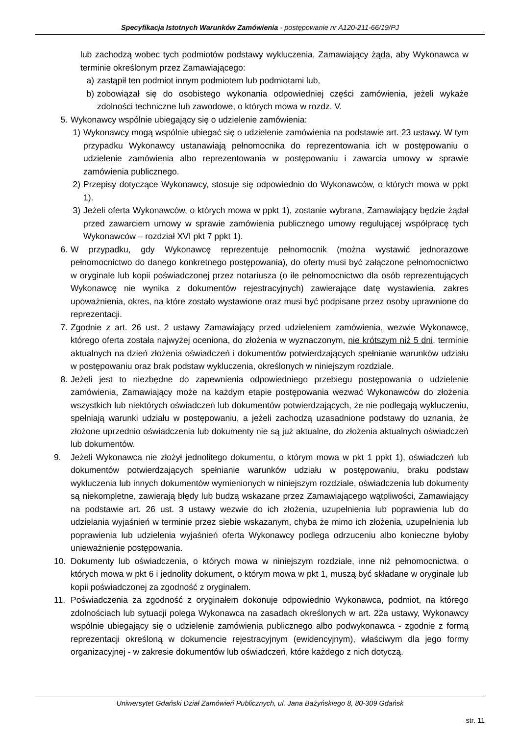Specyfikacja Istotnych Warunków Zamówienia - postępowanie nr A120-211-66/19/PJ
lub zachodzą wobec tych podmiotów podstawy wykluczenia, Zamawiający żąda, aby Wykonawca w terminie określonym przez Zamawiającego:
a) zastąpił ten podmiot innym podmiotem lub podmiotami lub,
b) zobowiązał się do osobistego wykonania odpowiedniej części zamówienia, jeżeli wykaże zdolności techniczne lub zawodowe, o których mowa w rozdz. V.
5. Wykonawcy wspólnie ubiegający się o udzielenie zamówienia:
1) Wykonawcy mogą wspólnie ubiegać się o udzielenie zamówienia na podstawie art. 23 ustawy. W tym przypadku Wykonawcy ustanawiają pełnomocnika do reprezentowania ich w postępowaniu o udzielenie zamówienia albo reprezentowania w postępowaniu i zawarcia umowy w sprawie zamówienia publicznego.
2) Przepisy dotyczące Wykonawcy, stosuje się odpowiednio do Wykonawców, o których mowa w ppkt 1).
3) Jeżeli oferta Wykonawców, o których mowa w ppkt 1), zostanie wybrana, Zamawiający będzie żądał przed zawarciem umowy w sprawie zamówienia publicznego umowy regulującej współpracę tych Wykonawców – rozdział XVI pkt 7 ppkt 1).
6. W przypadku, gdy Wykonawcę reprezentuje pełnomocnik (można wystawić jednorazowe pełnomocnictwo do danego konkretnego postępowania), do oferty musi być załączone pełnomocnictwo w oryginale lub kopii poświadczonej przez notariusza (o ile pełnomocnictwo dla osób reprezentujących Wykonawcę nie wynika z dokumentów rejestracyjnych) zawierające datę wystawienia, zakres upoważnienia, okres, na które zostało wystawione oraz musi być podpisane przez osoby uprawnione do reprezentacji.
7. Zgodnie z art. 26 ust. 2 ustawy Zamawiający przed udzieleniem zamówienia, wezwie Wykonawcę, którego oferta została najwyżej oceniona, do złożenia w wyznaczonym, nie krótszym niż 5 dni, terminie aktualnych na dzień złożenia oświadczeń i dokumentów potwierdzających spełnianie warunków udziału w postępowaniu oraz brak podstaw wykluczenia, określonych w niniejszym rozdziale.
8. Jeżeli jest to niezbędne do zapewnienia odpowiedniego przebiegu postępowania o udzielenie zamówienia, Zamawiający może na każdym etapie postępowania wezwać Wykonawców do złożenia wszystkich lub niektórych oświadczeń lub dokumentów potwierdzających, że nie podlegają wykluczeniu, spełniają warunki udziału w postępowaniu, a jeżeli zachodzą uzasadnione podstawy do uznania, że złożone uprzednio oświadczenia lub dokumenty nie są już aktualne, do złożenia aktualnych oświadczeń lub dokumentów.
9. Jeżeli Wykonawca nie złożył jednolitego dokumentu, o którym mowa w pkt 1 ppkt 1), oświadczeń lub dokumentów potwierdzających spełnianie warunków udziału w postępowaniu, braku podstaw wykluczenia lub innych dokumentów wymienionych w niniejszym rozdziale, oświadczenia lub dokumenty są niekompletne, zawierają błędy lub budzą wskazane przez Zamawiającego wątpliwości, Zamawiający na podstawie art. 26 ust. 3 ustawy wezwie do ich złożenia, uzupełnienia lub poprawienia lub do udzielania wyjaśnień w terminie przez siebie wskazanym, chyba że mimo ich złożenia, uzupełnienia lub poprawienia lub udzielenia wyjaśnień oferta Wykonawcy podlega odrzuceniu albo konieczne byłoby unieważnienie postępowania.
10. Dokumenty lub oświadczenia, o których mowa w niniejszym rozdziale, inne niż pełnomocnictwa, o których mowa w pkt 6 i jednolity dokument, o którym mowa w pkt 1, muszą być składane w oryginale lub kopii poświadczonej za zgodność z oryginałem.
11. Poświadczenia za zgodność z oryginałem dokonuje odpowiednio Wykonawca, podmiot, na którego zdolnościach lub sytuacji polega Wykonawca na zasadach określonych w art. 22a ustawy, Wykonawcy wspólnie ubiegający się o udzielenie zamówienia publicznego albo podwykonawca - zgodnie z formą reprezentacji określoną w dokumencie rejestracyjnym (ewidencyjnym), właściwym dla jego formy organizacyjnej - w zakresie dokumentów lub oświadczeń, które każdego z nich dotyczą.
Uniwersytet Gdański Dział Zamówień Publicznych, ul. Jana Bażyńskiego 8, 80-309 Gdańsk
str. 11